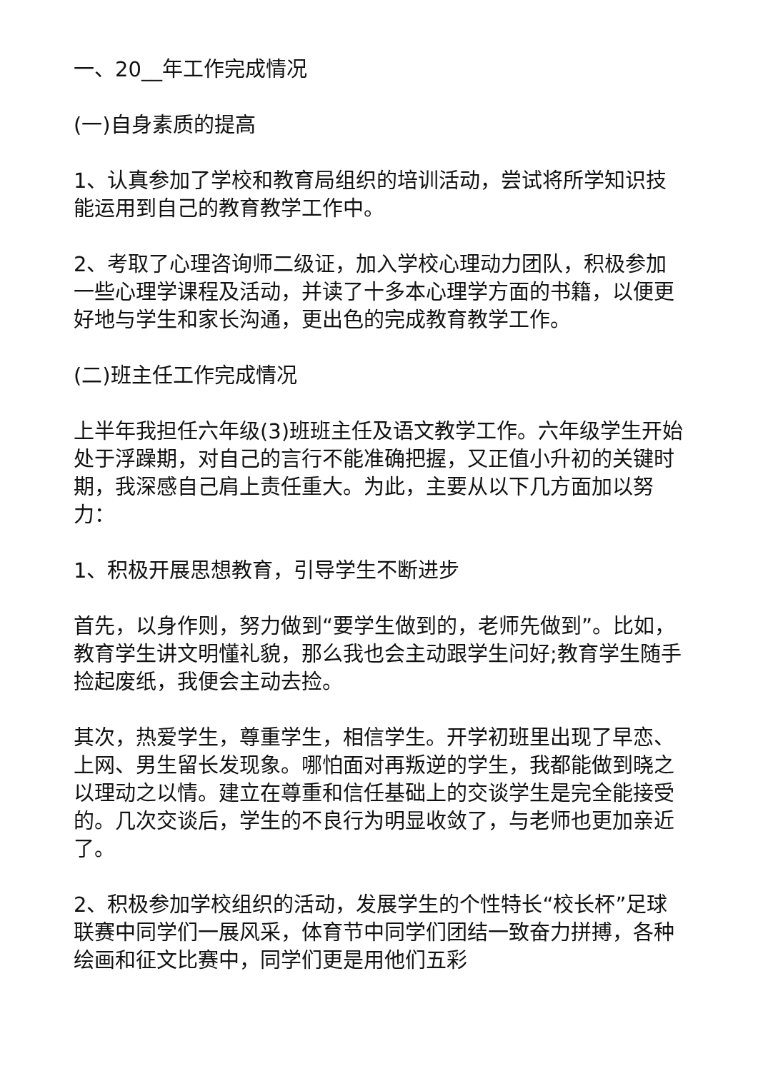一、20__年工作完成情况
(一)自身素质的提高
1、认真参加了学校和教育局组织的培训活动，尝试将所学知识技能运用到自己的教育教学工作中。
2、考取了心理咨询师二级证，加入学校心理动力团队，积极参加一些心理学课程及活动，并读了十多本心理学方面的书籍，以便更好地与学生和家长沟通，更出色的完成教育教学工作。
(二)班主任工作完成情况
上半年我担任六年级(3)班班主任及语文教学工作。六年级学生开始处于浮躁期，对自己的言行不能准确把握，又正值小升初的关键时期，我深感自己肩上责任重大。为此，主要从以下几方面加以努力：
1、积极开展思想教育，引导学生不断进步
首先，以身作则，努力做到“要学生做到的，老师先做到”。比如，教育学生讲文明懂礼貌，那么我也会主动跟学生问好;教育学生随手捡起废纸，我便会主动去捡。
其次，热爱学生，尊重学生，相信学生。开学初班里出现了早恋、上网、男生留长发现象。哪怕面对再叛逆的学生，我都能做到晓之以理动之以情。建立在尊重和信任基础上的交谈学生是完全能接受的。几次交谈后，学生的不良行为明显收敛了，与老师也更加亲近了。
2、积极参加学校组织的活动，发展学生的个性特长“校长杯”足球联赛中同学们一展风采，体育节中同学们团结一致奋力拼搏，各种绘画和征文比赛中，同学们更是用他们五彩